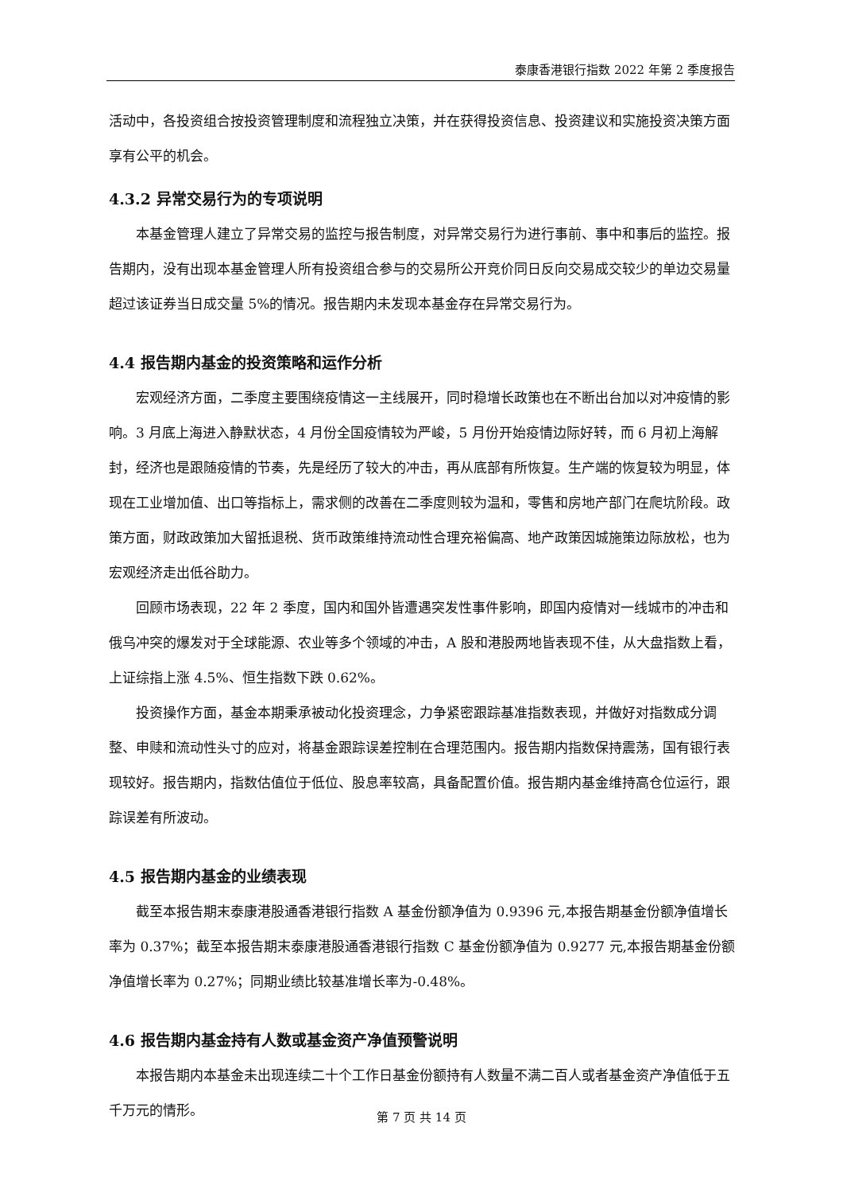泰康香港银行指数 2022 年第 2 季度报告
活动中，各投资组合按投资管理制度和流程独立决策，并在获得投资信息、投资建议和实施投资决策方面享有公平的机会。
4.3.2 异常交易行为的专项说明
本基金管理人建立了异常交易的监控与报告制度，对异常交易行为进行事前、事中和事后的监控。报告期内，没有出现本基金管理人所有投资组合参与的交易所公开竞价同日反向交易成交较少的单边交易量超过该证券当日成交量 5%的情况。报告期内未发现本基金存在异常交易行为。
4.4 报告期内基金的投资策略和运作分析
宏观经济方面，二季度主要围绕疫情这一主线展开，同时稳增长政策也在不断出台加以对冲疫情的影响。3 月底上海进入静默状态，4 月份全国疫情较为严峻，5 月份开始疫情边际好转，而 6 月初上海解封，经济也是跟随疫情的节奏，先是经历了较大的冲击，再从底部有所恢复。生产端的恢复较为明显，体现在工业增加值、出口等指标上，需求侧的改善在二季度则较为温和，零售和房地产部门在爬坑阶段。政策方面，财政政策加大留抵退税、货币政策维持流动性合理充裕偏高、地产政策因城施策边际放松，也为宏观经济走出低谷助力。
回顾市场表现，22 年 2 季度，国内和国外皆遭遇突发性事件影响，即国内疫情对一线城市的冲击和俄乌冲突的爆发对于全球能源、农业等多个领域的冲击，A 股和港股两地皆表现不佳，从大盘指数上看，上证综指上涨 4.5%、恒生指数下跌 0.62%。
投资操作方面，基金本期秉承被动化投资理念，力争紧密跟踪基准指数表现，并做好对指数成分调整、申赎和流动性头寸的应对，将基金跟踪误差控制在合理范围内。报告期内指数保持震荡，国有银行表现较好。报告期内，指数估值位于低位、股息率较高，具备配置价值。报告期内基金维持高仓位运行，跟踪误差有所波动。
4.5 报告期内基金的业绩表现
截至本报告期末泰康港股通香港银行指数 A 基金份额净值为 0.9396 元,本报告期基金份额净值增长率为 0.37%；截至本报告期末泰康港股通香港银行指数 C 基金份额净值为 0.9277 元,本报告期基金份额净值增长率为 0.27%；同期业绩比较基准增长率为-0.48%。
4.6 报告期内基金持有人数或基金资产净值预警说明
本报告期内本基金未出现连续二十个工作日基金份额持有人数量不满二百人或者基金资产净值低于五千万元的情形。
第 7 页 共 14 页